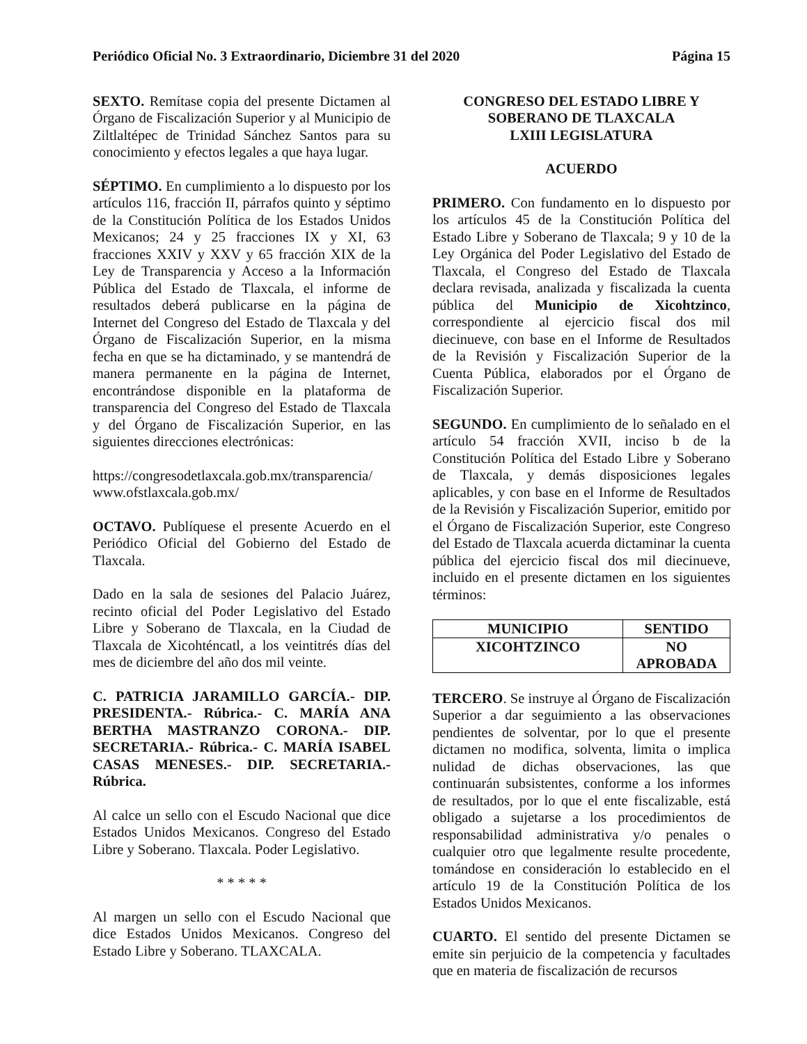Periódico Oficial No. 3 Extraordinario, Diciembre 31 del 2020 Página 15
SEXTO. Remítase copia del presente Dictamen al Órgano de Fiscalización Superior y al Municipio de Ziltlaltépec de Trinidad Sánchez Santos para su conocimiento y efectos legales a que haya lugar.
SÉPTIMO. En cumplimiento a lo dispuesto por los artículos 116, fracción II, párrafos quinto y séptimo de la Constitución Política de los Estados Unidos Mexicanos; 24 y 25 fracciones IX y XI, 63 fracciones XXIV y XXV y 65 fracción XIX de la Ley de Transparencia y Acceso a la Información Pública del Estado de Tlaxcala, el informe de resultados deberá publicarse en la página de Internet del Congreso del Estado de Tlaxcala y del Órgano de Fiscalización Superior, en la misma fecha en que se ha dictaminado, y se mantendrá de manera permanente en la página de Internet, encontrándose disponible en la plataforma de transparencia del Congreso del Estado de Tlaxcala y del Órgano de Fiscalización Superior, en las siguientes direcciones electrónicas:
https://congresodetlaxcala.gob.mx/transparencia/
www.ofstlaxcala.gob.mx/
OCTAVO. Publíquese el presente Acuerdo en el Periódico Oficial del Gobierno del Estado de Tlaxcala.
Dado en la sala de sesiones del Palacio Juárez, recinto oficial del Poder Legislativo del Estado Libre y Soberano de Tlaxcala, en la Ciudad de Tlaxcala de Xicohténcatl, a los veintitrés días del mes de diciembre del año dos mil veinte.
C. PATRICIA JARAMILLO GARCÍA.- DIP. PRESIDENTA.- Rúbrica.- C. MARÍA ANA BERTHA MASTRANZO CORONA.- DIP. SECRETARIA.- Rúbrica.- C. MARÍA ISABEL CASAS MENESES.- DIP. SECRETARIA.- Rúbrica.
Al calce un sello con el Escudo Nacional que dice Estados Unidos Mexicanos. Congreso del Estado Libre y Soberano. Tlaxcala. Poder Legislativo.
* * * * *
Al margen un sello con el Escudo Nacional que dice Estados Unidos Mexicanos. Congreso del Estado Libre y Soberano. TLAXCALA.
CONGRESO DEL ESTADO LIBRE Y
SOBERANO DE TLAXCALA
LXIII LEGISLATURA
ACUERDO
PRIMERO. Con fundamento en lo dispuesto por los artículos 45 de la Constitución Política del Estado Libre y Soberano de Tlaxcala; 9 y 10 de la Ley Orgánica del Poder Legislativo del Estado de Tlaxcala, el Congreso del Estado de Tlaxcala declara revisada, analizada y fiscalizada la cuenta pública del Municipio de Xicohtzinco, correspondiente al ejercicio fiscal dos mil diecinueve, con base en el Informe de Resultados de la Revisión y Fiscalización Superior de la Cuenta Pública, elaborados por el Órgano de Fiscalización Superior.
SEGUNDO. En cumplimiento de lo señalado en el artículo 54 fracción XVII, inciso b de la Constitución Política del Estado Libre y Soberano de Tlaxcala, y demás disposiciones legales aplicables, y con base en el Informe de Resultados de la Revisión y Fiscalización Superior, emitido por el Órgano de Fiscalización Superior, este Congreso del Estado de Tlaxcala acuerda dictaminar la cuenta pública del ejercicio fiscal dos mil diecinueve, incluido en el presente dictamen en los siguientes términos:
| MUNICIPIO | SENTIDO |
| --- | --- |
| XICOHTZINCO | NO APROBADA |
TERCERO. Se instruye al Órgano de Fiscalización Superior a dar seguimiento a las observaciones pendientes de solventar, por lo que el presente dictamen no modifica, solventa, limita o implica nulidad de dichas observaciones, las que continuarán subsistentes, conforme a los informes de resultados, por lo que el ente fiscalizable, está obligado a sujetarse a los procedimientos de responsabilidad administrativa y/o penales o cualquier otro que legalmente resulte procedente, tomándose en consideración lo establecido en el artículo 19 de la Constitución Política de los Estados Unidos Mexicanos.
CUARTO. El sentido del presente Dictamen se emite sin perjuicio de la competencia y facultades que en materia de fiscalización de recursos